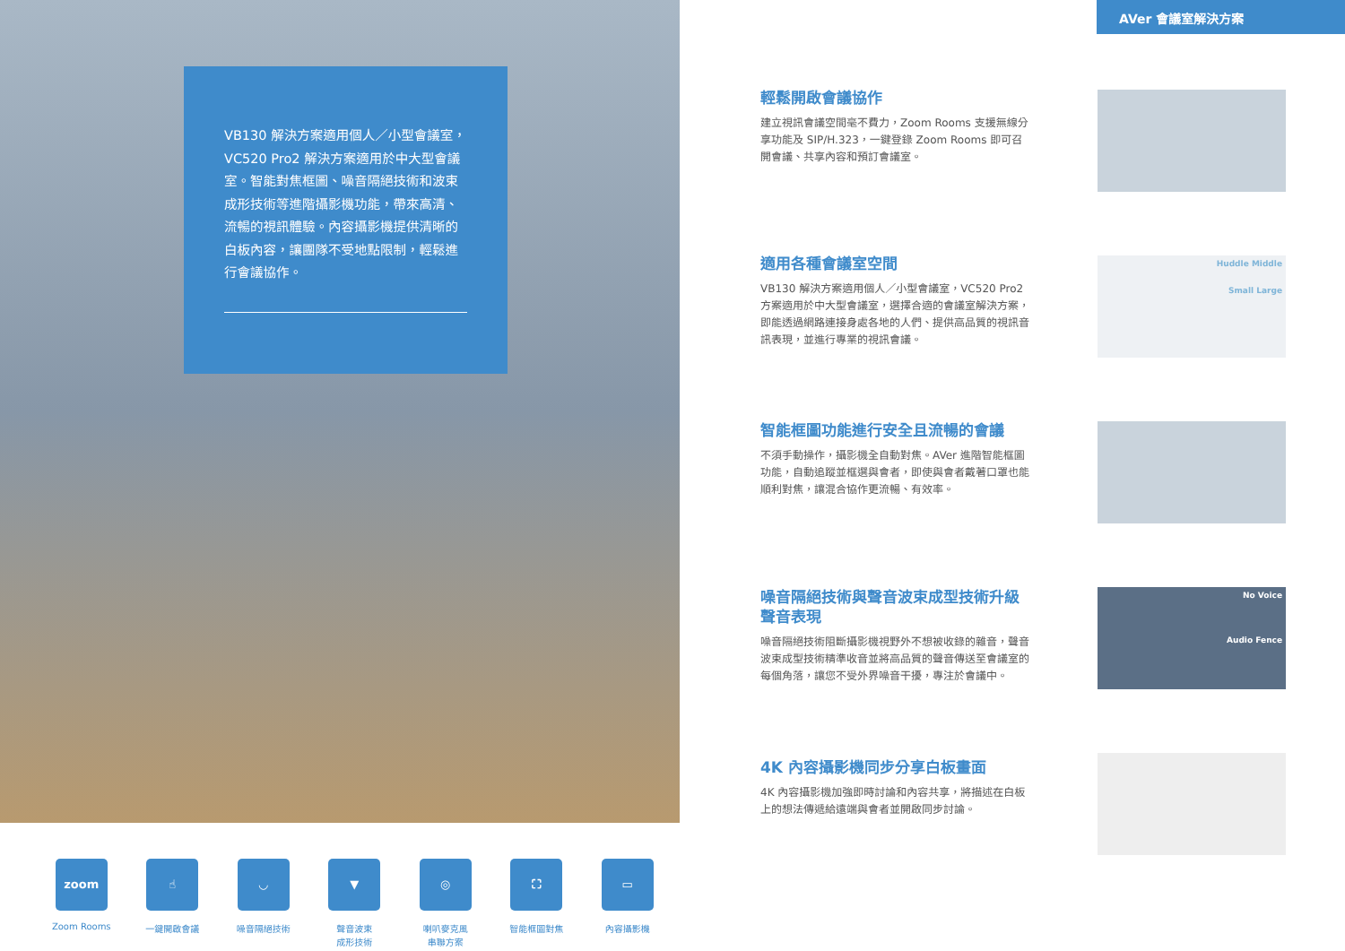VB130 解決方案適用個人／小型會議室，VC520 Pro2 解決方案適用於中大型會議室。智能對焦框圖、噪音隔絕技術和波束成形技術等進階攝影機功能，帶來高清、流暢的視訊體驗。內容攝影機提供清晰的白板內容，讓團隊不受地點限制，輕鬆進行會議協作。
zoom
Zoom Rooms
☝
一鍵開啟會議
◡
噪音隔絕技術
▼
聲音波束
成形技術
◎
喇叭麥克風
串聯方案
⛶
智能框圖對焦
▭
內容攝影機
AVer 會議室解決方案
輕鬆開啟會議協作
建立視訊會議空間毫不費力，Zoom Rooms 支援無線分享功能及 SIP/H.323，一鍵登錄 Zoom Rooms 即可召開會議、共享內容和預訂會議室。
適用各種會議室空間
VB130 解決方案適用個人／小型會議室，VC520 Pro2 方案適用於中大型會議室，選擇合適的會議室解決方案，即能透過網路連接身處各地的人們、提供高品質的視訊音訊表現，並進行專業的視訊會議。
智能框圖功能進行安全且流暢的會議
不須手動操作，攝影機全自動對焦。AVer 進階智能框圖功能，自動追蹤並框選與會者，即使與會者戴著口罩也能順利對焦，讓混合協作更流暢、有效率。
噪音隔絕技術與聲音波束成型技術升級聲音表現
噪音隔絕技術阻斷攝影機視野外不想被收錄的雜音，聲音波束成型技術精準收音並將高品質的聲音傳送至會議室的每個角落，讓您不受外界噪音干擾，專注於會議中。
4K 內容攝影機同步分享白板畫面
4K 內容攝影機加強即時討論和內容共享，將描述在白板上的想法傳遞給遠端與會者並開啟同步討論。
Huddle Middle
Small Large
No Voice
Audio Fence